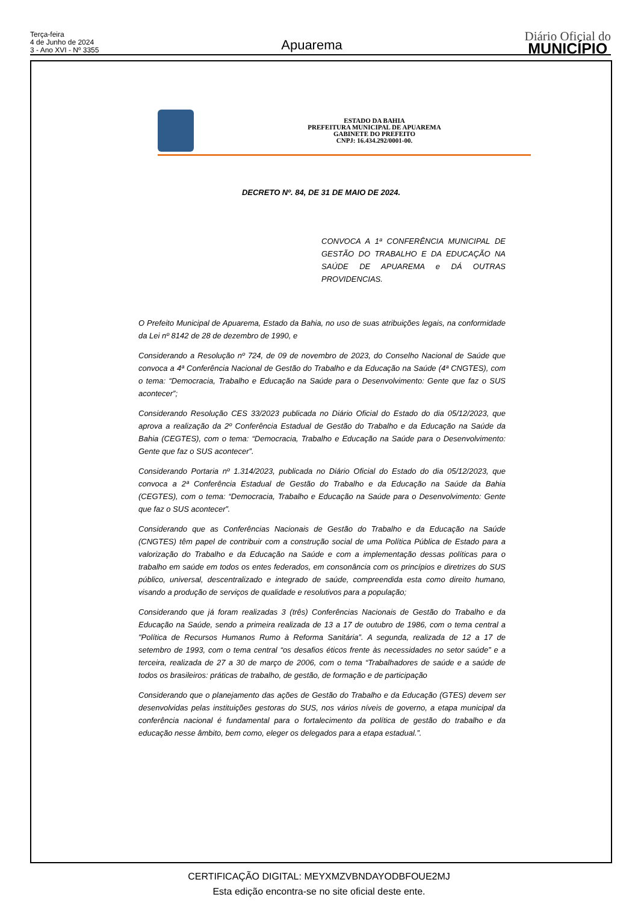Terça-feira
4 de Junho de 2024
3 - Ano XVI - Nº 3355
Apuarema
Diário Oficial do
MUNICÍPIO
ESTADO DA BAHIA
PREFEITURA MUNICIPAL DE APUAREMA
GABINETE DO PREFEITO
CNPJ: 16.434.292/0001-00.
DECRETO Nº. 84, DE 31 DE MAIO DE 2024.
CONVOCA A 1ª CONFERÊNCIA MUNICIPAL DE GESTÃO DO TRABALHO E DA EDUCAÇÃO NA SAÚDE DE APUAREMA e DÁ OUTRAS PROVIDENCIAS.
O Prefeito Municipal de Apuarema, Estado da Bahia, no uso de suas atribuições legais, na conformidade da Lei nº 8142 de 28 de dezembro de 1990, e
Considerando a Resolução nº 724, de 09 de novembro de 2023, do Conselho Nacional de Saúde que convoca a 4ª Conferência Nacional de Gestão do Trabalho e da Educação na Saúde (4ª CNGTES), com o tema: “Democracia, Trabalho e Educação na Saúde para o Desenvolvimento: Gente que faz o SUS acontecer”;
Considerando Resolução CES 33/2023 publicada no Diário Oficial do Estado do dia 05/12/2023, que aprova a realização da 2º Conferência Estadual de Gestão do Trabalho e da Educação na Saúde da Bahia (CEGTES), com o tema: “Democracia, Trabalho e Educação na Saúde para o Desenvolvimento: Gente que faz o SUS acontecer”.
Considerando Portaria nº 1.314/2023, publicada no Diário Oficial do Estado do dia 05/12/2023, que convoca a 2ª Conferência Estadual de Gestão do Trabalho e da Educação na Saúde da Bahia (CEGTES), com o tema: “Democracia, Trabalho e Educação na Saúde para o Desenvolvimento: Gente que faz o SUS acontecer”.
Considerando que as Conferências Nacionais de Gestão do Trabalho e da Educação na Saúde (CNGTES) têm papel de contribuir com a construção social de uma Política Pública de Estado para a valorização do Trabalho e da Educação na Saúde e com a implementação dessas políticas para o trabalho em saúde em todos os entes federados, em consonância com os princípios e diretrizes do SUS público, universal, descentralizado e integrado de saúde, compreendida esta como direito humano, visando a produção de serviços de qualidade e resolutivos para a população;
Considerando que já foram realizadas 3 (três) Conferências Nacionais de Gestão do Trabalho e da Educação na Saúde, sendo a primeira realizada de 13 a 17 de outubro de 1986, com o tema central a "Política de Recursos Humanos Rumo à Reforma Sanitária”. A segunda, realizada de 12 a 17 de setembro de 1993, com o tema central “os desafios éticos frente às necessidades no setor saúde” e a terceira, realizada de 27 a 30 de março de 2006, com o tema “Trabalhadores de saúde e a saúde de todos os brasileiros: práticas de trabalho, de gestão, de formação e de participação
Considerando que o planejamento das ações de Gestão do Trabalho e da Educação (GTES) devem ser desenvolvidas pelas instituições gestoras do SUS, nos vários níveis de governo, a etapa municipal da conferência nacional é fundamental para o fortalecimento da política de gestão do trabalho e da educação nesse âmbito, bem como, eleger os delegados para a etapa estadual.”.
CERTIFICAÇÃO DIGITAL: MEYXMZVBNDAYODBFOUE2MJ
Esta edição encontra-se no site oficial deste ente.